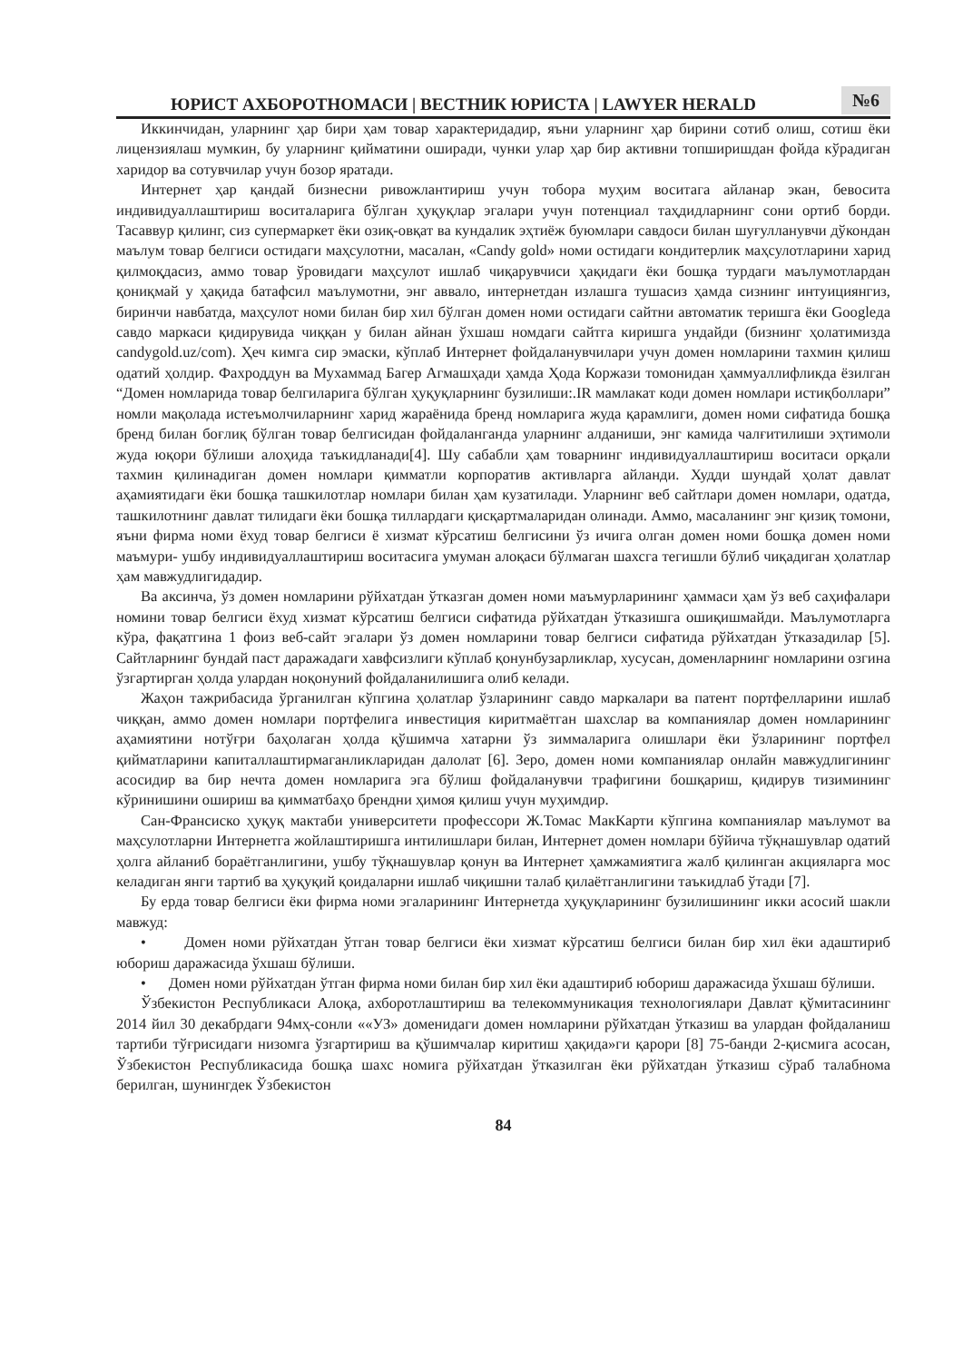ЮРИСТ АХБОРОТНОМАСИ | ВЕСТНИК ЮРИСТА | LAWYER HERALD
№6
Иккинчидан, уларнинг ҳар бири ҳам товар характеридадир, яъни уларнинг ҳар бирини сотиб олиш, сотиш ёки лицензиялаш мумкин, бу уларнинг қийматини оширади, чунки улар ҳар бир активни топширишдан фойда кўрадиган харидор ва сотувчилар учун бозор яратади.
Интернет ҳар қандай бизнесни ривожлантириш учун тобора муҳим воситага айланар экан, бевосита индивидуаллаштириш воситаларига бўлган ҳуқуқлар эгалари учун потенциал таҳдидларнинг сони ортиб борди. Тасаввур қилинг, сиз супермаркет ёки озиқ-овқат ва кундалик эҳтиёж буюмлари савдоси билан шуғулланувчи дўкондан маълум товар белгиси остидаги маҳсулотни, масалан, «Candy gold» номи остидаги кондитерлик маҳсулотларини харид қилмоқдасиз, аммо товар ўровидаги маҳсулот ишлаб чиқарувчиси ҳақидаги ёки бошқа турдаги маълумотлардан қониқмай у ҳақида батафсил маълумотни, энг аввало, интернетдан излашга тушасиз ҳамда сизнинг интуициянгиз, биринчи навбатда, маҳсулот номи билан бир хил бўлган домен номи остидаги сайтни автоматик теришга ёки Googleда савдо маркаси қидирувида чиққан у билан айнан ўхшаш номдаги сайтга киришга ундайди (бизнинг ҳолатимизда candygold.uz/com). Ҳеч кимга сир эмаски, кўплаб Интернет фойдаланувчилари учун домен номларини тахмин қилиш одатий ҳолдир. Фахроддун ва Мухаммад Багер Агмашҳади ҳамда Ҳода Коржази томонидан ҳаммуаллифликда ёзилган “Домен номларида товар белгиларига бўлган ҳуқуқларнинг бузилиши:.IR мамлакат коди домен номлари истиқболлари” номли мақолада истеъмолчиларнинг харид жараёнида бренд номларига жуда қарамлиги, домен номи сифатида бошқа бренд билан боғлиқ бўлган товар белгисидан фойдаланганда уларнинг алданиши, энг камида чалғитилиши эҳтимоли жуда юқори бўлиши алоҳида таъкидланади[4]. Шу сабабли ҳам товарнинг индивидуаллаштириш воситаси орқали тахмин қилинадиган домен номлари қимматли корпоратив активларга айланди. Худди шундай ҳолат давлат аҳамиятидаги ёки бошқа ташкилотлар номлари билан ҳам кузатилади. Уларнинг веб сайтлари домен номлари, одатда, ташкилотнинг давлат тилидаги ёки бошқа тиллардаги қисқартмаларидан олинади. Аммо, масаланинг энг қизиқ томони, яъни фирма номи ёхуд товар белгиси ё хизмат кўрсатиш белгисини ўз ичига олган домен номи бошқа домен номи маъмури- ушбу индивидуаллаштириш воситасига умуман алоқаси бўлмаган шахсга тегишли бўлиб чиқадиган ҳолатлар ҳам мавжудлигидадир.
Ва аксинча, ўз домен номларини рўйхатдан ўтказган домен номи маъмурларининг ҳаммаси ҳам ўз веб саҳифалари номини товар белгиси ёхуд хизмат кўрсатиш белгиси сифатида рўйхатдан ўтказишга ошиқишмайди. Маълумотларга кўра, фақатгина 1 фоиз веб-сайт эгалари ўз домен номларини товар белгиси сифатида рўйхатдан ўтказадилар [5]. Сайтларнинг бундай паст даражадаги хавфсизлиги кўплаб қонунбузарликлар, хусусан, доменларнинг номларини озгина ўзгартирган ҳолда улардан ноқонуний фойдаланилишига олиб келади.
Жаҳон тажрибасида ўрганилган кўпгина ҳолатлар ўзларининг савдо маркалари ва патент портфелларини ишлаб чиққан, аммо домен номлари портфелига инвестиция киритмаётган шахслар ва компаниялар домен номларининг аҳамиятини нотўғри баҳолаган ҳолда қўшимча хатарни ўз зиммаларига олишлари ёки ўзларининг портфел қийматларини капиталлаштирмаганликларидан далолат [6]. Зеро, домен номи компаниялар онлайн мавжудлигининг асосидир ва бир нечта домен номларига эга бўлиш фойдаланувчи трафигини бошқариш, қидирув тизимининг кўринишини ошириш ва қимматбаҳо брендни ҳимоя қилиш учун муҳимдир.
Сан-Франсиско ҳуқуқ мактаби университети профессори Ж.Томас МакКарти кўпгина компаниялар маълумот ва маҳсулотларни Интернетга жойлаштиришга интилишлари билан, Интернет домен номлари бўйича тўқнашувлар одатий ҳолга айланиб бораётганлигини, ушбу тўқнашувлар қонун ва Интернет ҳамжамиятига жалб қилинган акцияларга мос келадиган янги тартиб ва ҳуқуқий қоидаларни ишлаб чиқишни талаб қилаётганлигини таъкидлаб ўтади [7].
Бу ерда товар белгиси ёки фирма номи эгаларининг Интернетда ҳуқуқларининг бузилишининг икки асосий шакли мавжуд:
• Домен номи рўйхатдан ўтган товар белгиси ёки хизмат кўрсатиш белгиси билан бир хил ёки адаштириб юбориш даражасида ўхшаш бўлиши.
• Домен номи рўйхатдан ўтган фирма номи билан бир хил ёки адаштириб юбориш даражасида ўхшаш бўлиши.
Ўзбекистон Республикаси Алоқа, ахборотлаштириш ва телекоммуникация технологиялари Давлат қўмитасининг 2014 йил 30 декабрдаги 94мҳ-сонли ««УЗ» доменидаги домен номларини рўйхатдан ўтказиш ва улардан фойдаланиш тартиби тўғрисидаги низомга ўзгартириш ва қўшимчалар киритиш ҳақида»ги қарори [8] 75-банди 2-қисмига асосан, Ўзбекистон Республикасида бошқа шахс номига рўйхатдан ўтказилган ёки рўйхатдан ўтказиш сўраб талабнома берилган, шунингдек Ўзбекистон
84